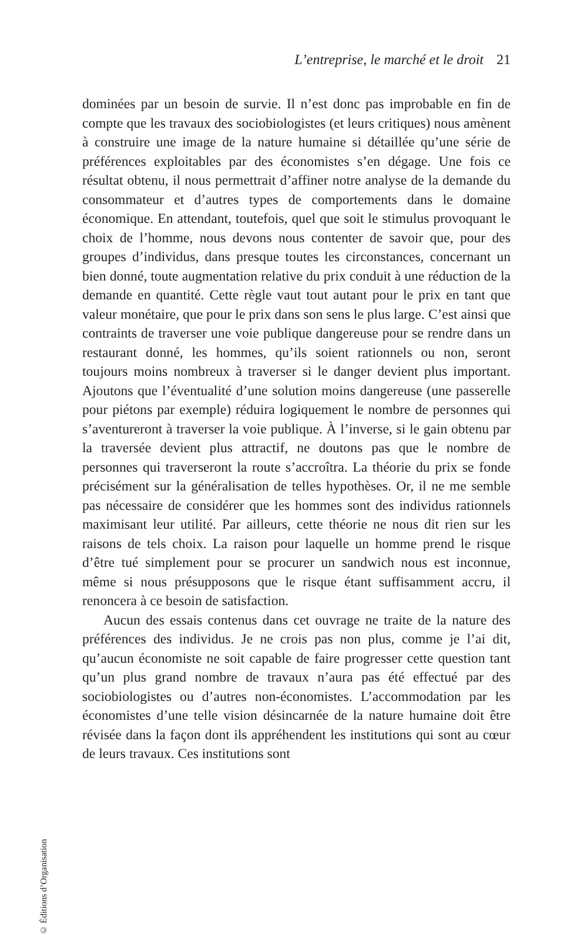L’entreprise, le marché et le droit 21
dominées par un besoin de survie. Il n’est donc pas improbable en fin de compte que les travaux des sociobiologistes (et leurs critiques) nous amènent à construire une image de la nature humaine si détaillée qu’une série de préférences exploitables par des économistes s’en dégage. Une fois ce résultat obtenu, il nous permettrait d’affiner notre analyse de la demande du consommateur et d’autres types de comportements dans le domaine économique. En attendant, toutefois, quel que soit le stimulus provoquant le choix de l’homme, nous devons nous contenter de savoir que, pour des groupes d’individus, dans presque toutes les circonstances, concernant un bien donné, toute augmentation relative du prix conduit à une réduction de la demande en quantité. Cette règle vaut tout autant pour le prix en tant que valeur monétaire, que pour le prix dans son sens le plus large. C’est ainsi que contraints de traverser une voie publique dangereuse pour se rendre dans un restaurant donné, les hommes, qu’ils soient rationnels ou non, seront toujours moins nombreux à traverser si le danger devient plus important. Ajoutons que l’éventualité d’une solution moins dangereuse (une passerelle pour piétons par exemple) réduira logiquement le nombre de personnes qui s’aventureront à traverser la voie publique. À l’inverse, si le gain obtenu par la traversée devient plus attractif, ne doutons pas que le nombre de personnes qui traverseront la route s’accroîtra. La théorie du prix se fonde précisément sur la généralisation de telles hypothèses. Or, il ne me semble pas nécessaire de considérer que les hommes sont des individus rationnels maximisant leur utilité. Par ailleurs, cette théorie ne nous dit rien sur les raisons de tels choix. La raison pour laquelle un homme prend le risque d’être tué simplement pour se procurer un sandwich nous est inconnue, même si nous présupposons que le risque étant suffisamment accru, il renoncera à ce besoin de satisfaction.
Aucun des essais contenus dans cet ouvrage ne traite de la nature des préférences des individus. Je ne crois pas non plus, comme je l’ai dit, qu’aucun économiste ne soit capable de faire progresser cette question tant qu’un plus grand nombre de travaux n’aura pas été effectué par des sociobiologistes ou d’autres non-économistes. L’accommodation par les économistes d’une telle vision désincarnée de la nature humaine doit être révisée dans la façon dont ils appréhendent les institutions qui sont au cœur de leurs travaux. Ces institutions sont
© Éditions d’Organisation